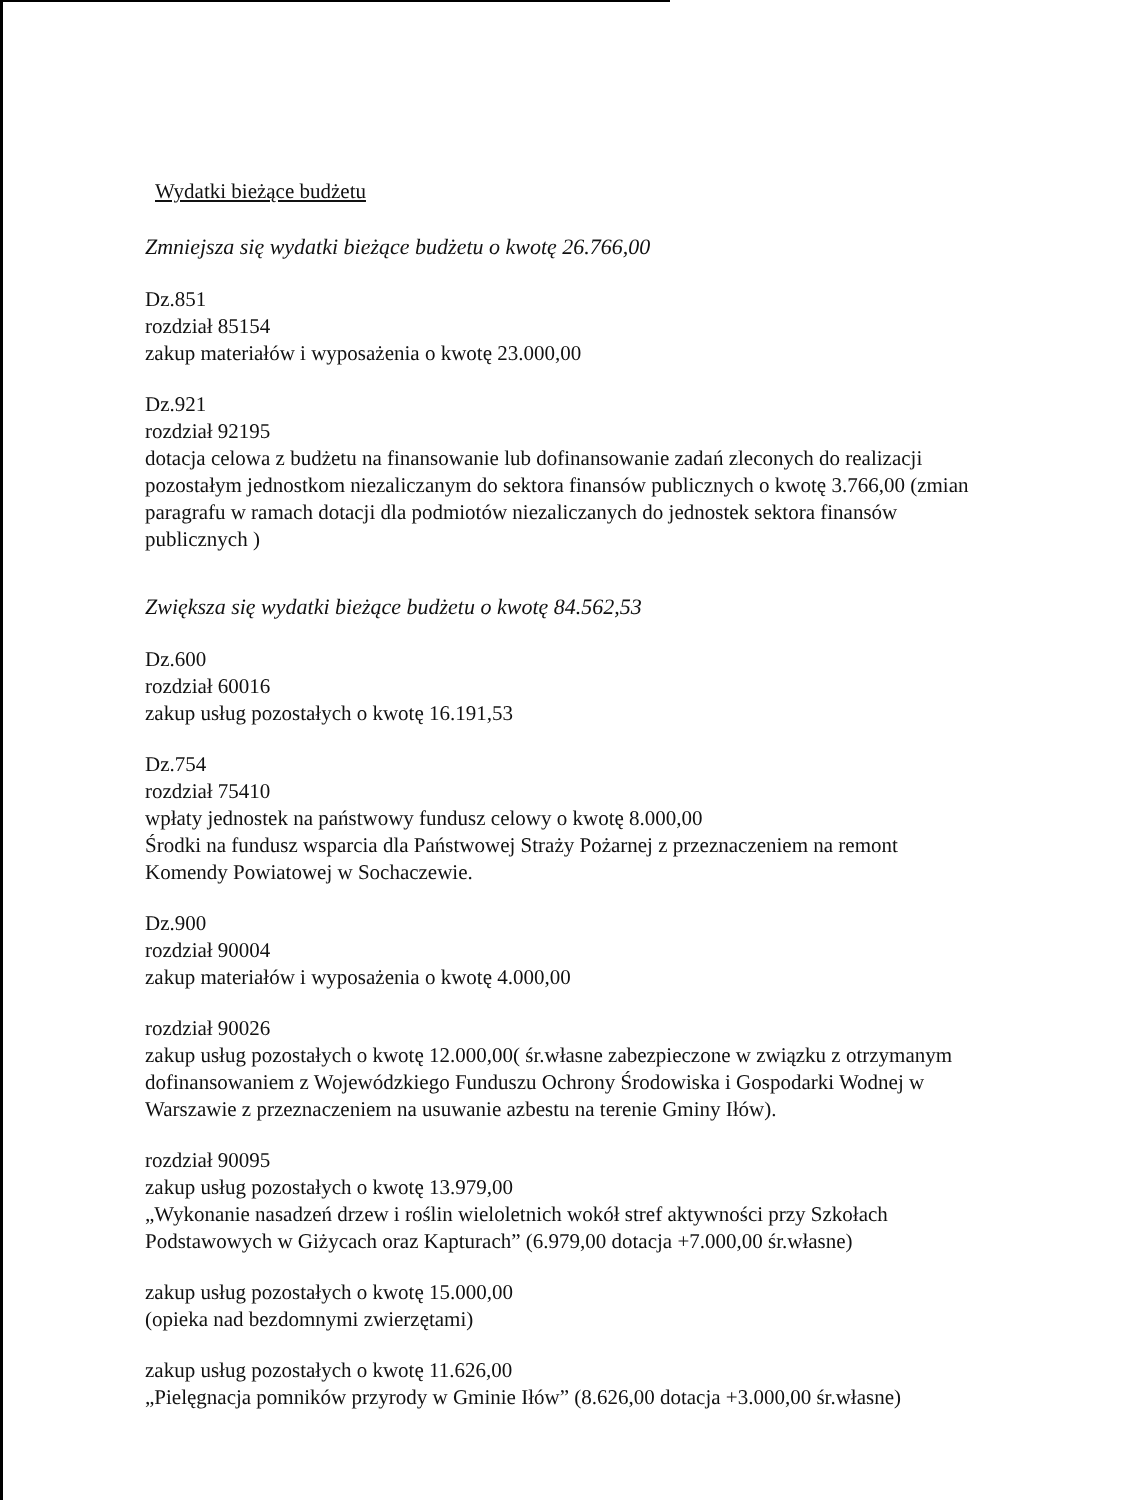Wydatki bieżące budżetu
Zmniejsza się wydatki bieżące budżetu o kwotę 26.766,00
Dz.851
rozdział 85154
zakup materiałów i wyposażenia o kwotę 23.000,00
Dz.921
rozdział 92195
dotacja celowa z budżetu na finansowanie lub dofinansowanie zadań zleconych do realizacji pozostałym jednostkom niezaliczanym do sektora finansów publicznych o kwotę 3.766,00 (zmian paragrafu w ramach dotacji dla podmiotów niezaliczanych do jednostek sektora finansów publicznych )
Zwiększa się wydatki bieżące budżetu o kwotę 84.562,53
Dz.600
rozdział 60016
zakup usług pozostałych o kwotę 16.191,53
Dz.754
rozdział 75410
wpłaty jednostek na państwowy fundusz celowy o kwotę 8.000,00
Środki na fundusz wsparcia dla Państwowej Straży Pożarnej z przeznaczeniem na remont Komendy Powiatowej w Sochaczewie.
Dz.900
rozdział 90004
zakup materiałów i wyposażenia o kwotę 4.000,00
rozdział 90026
zakup usług pozostałych o kwotę 12.000,00( śr.własne zabezpieczone w związku z otrzymanym dofinansowaniem z Wojewódzkiego Funduszu Ochrony Środowiska i Gospodarki Wodnej w Warszawie z przeznaczeniem na usuwanie azbestu na terenie Gminy Iłów).
rozdział 90095
zakup usług pozostałych o kwotę 13.979,00
„Wykonanie nasadzeń drzew i roślin wieloletnich wokół stref aktywności przy Szkołach Podstawowych w Giżycach oraz Kapturach” (6.979,00 dotacja +7.000,00 śr.własne)
zakup usług pozostałych o kwotę 15.000,00
(opieka nad bezdomnymi zwierzętami)
zakup usług pozostałych o kwotę 11.626,00
„Pielęgnacja pomników przyrody w Gminie Iłów” (8.626,00 dotacja +3.000,00 śr.własne)